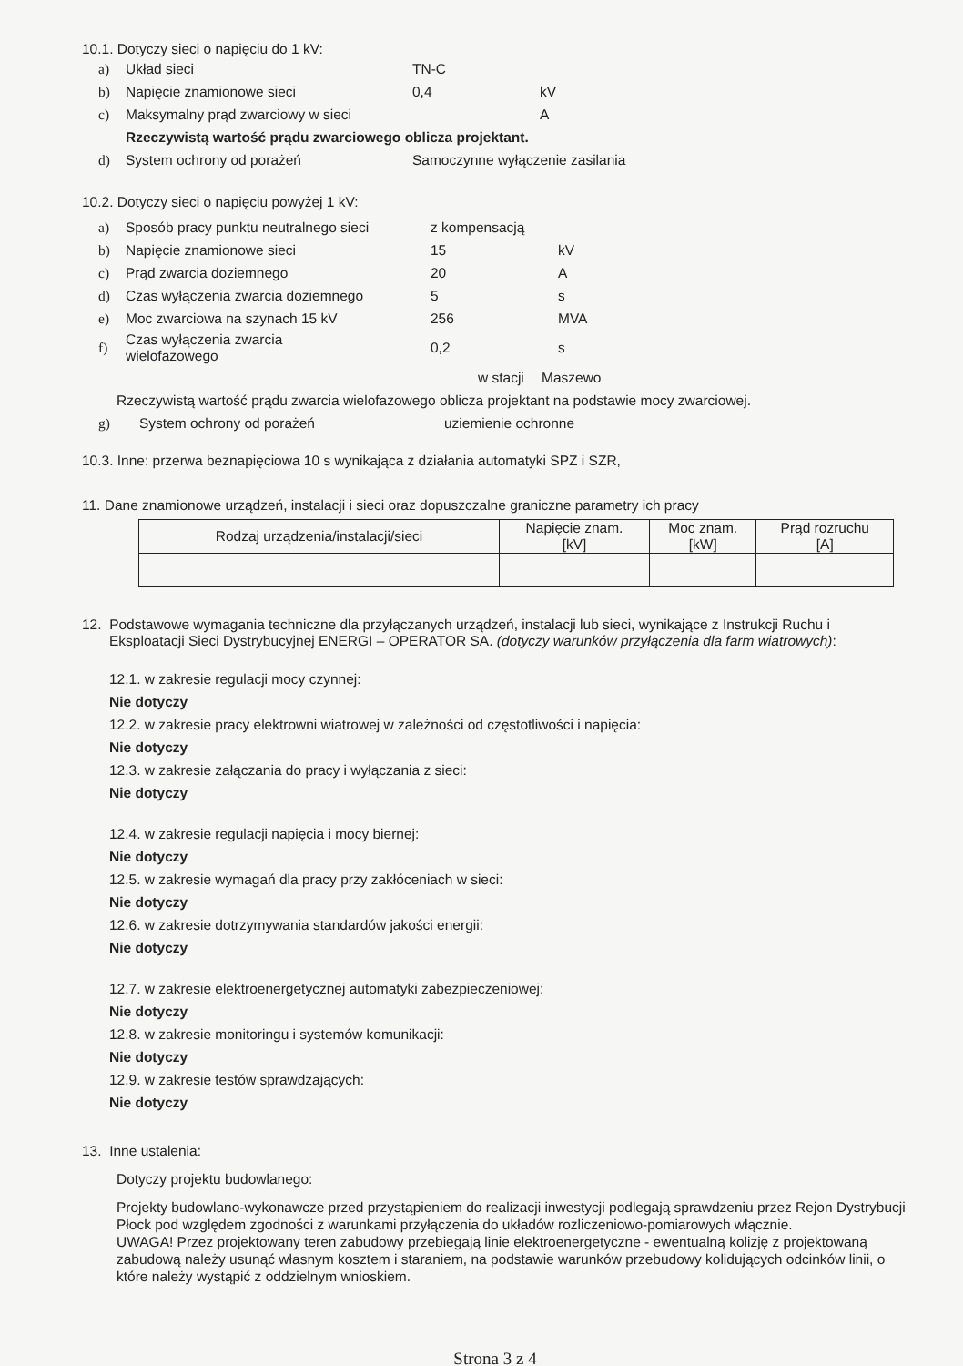10.1. Dotyczy sieci o napięciu do 1 kV:
a) Układ sieci TN-C
b) Napięcie znamionowe sieci 0,4 kV
c) Maksymalny prąd zwarciowy w sieci A
Rzeczywistą wartość prądu zwarciowego oblicza projektant.
d) System ochrony od porażeń Samoczynne wyłączenie zasilania
10.2. Dotyczy sieci o napięciu powyżej 1 kV:
a) Sposób pracy punktu neutralnego sieci z kompensacją
b) Napięcie znamionowe sieci 15 kV
c) Prąd zwarcia doziemnego 20 A
d) Czas wyłączenia zwarcia doziemnego 5 s
e) Moc zwarciowa na szynach 15 kV 256 MVA
f) Czas wyłączenia zwarcia
wielofazowego 0,2 s
w stacji Maszewo
Rzeczywistą wartość prądu zwarcia wielofazowego oblicza projektant na podstawie mocy zwarciowej.
g) System ochrony od porażeń uziemienie ochronne
10.3. Inne: przerwa beznapięciowa 10 s wynikająca z działania automatyki SPZ i SZR,
11. Dane znamionowe urządzeń, instalacji i sieci oraz dopuszczalne graniczne parametry ich pracy
| Rodzaj urządzenia/instalacji/sieci | Napięcie znam. [kV] | Moc znam. [kW] | Prąd rozruchu [A] |
| --- | --- | --- | --- |
12. Podstawowe wymagania techniczne dla przyłączanych urządzeń, instalacji lub sieci, wynikające z Instrukcji Ruchu i Eksploatacji Sieci Dystrybucyjnej ENERGI – OPERATOR SA. (dotyczy warunków przyłączenia dla farm wiatrowych):
12.1. w zakresie regulacji mocy czynnej:
Nie dotyczy
12.2. w zakresie pracy elektrowni wiatrowej w zależności od częstotliwości i napięcia:
Nie dotyczy
12.3. w zakresie załączania do pracy i wyłączania z sieci:
Nie dotyczy
12.4. w zakresie regulacji napięcia i mocy biernej:
Nie dotyczy
12.5. w zakresie wymagań dla pracy przy zakłóceniach w sieci:
Nie dotyczy
12.6. w zakresie dotrzymywania standardów jakości energii:
Nie dotyczy
12.7. w zakresie elektroenergetycznej automatyki zabezpieczeniowej:
Nie dotyczy
12.8. w zakresie monitoringu i systemów komunikacji:
Nie dotyczy
12.9. w zakresie testów sprawdzających:
Nie dotyczy
13. Inne ustalenia:
Dotyczy projektu budowlanego:
Projekty budowlano-wykonawcze przed przystąpieniem do realizacji inwestycji podlegają sprawdzeniu przez Rejon Dystrybucji Płock pod względem zgodności z warunkami przyłączenia do układów rozliczeniowo-pomiarowych włącznie.
UWAGA! Przez projektowany teren zabudowy przebiegają linie elektroenergetyczne - ewentualną kolizję z projektowaną zabudową należy usunąć własnym kosztem i staraniem, na podstawie warunków przebudowy kolidujących odcinków linii, o które należy wystąpić z oddzielnym wnioskiem.
Strona 3 z 4